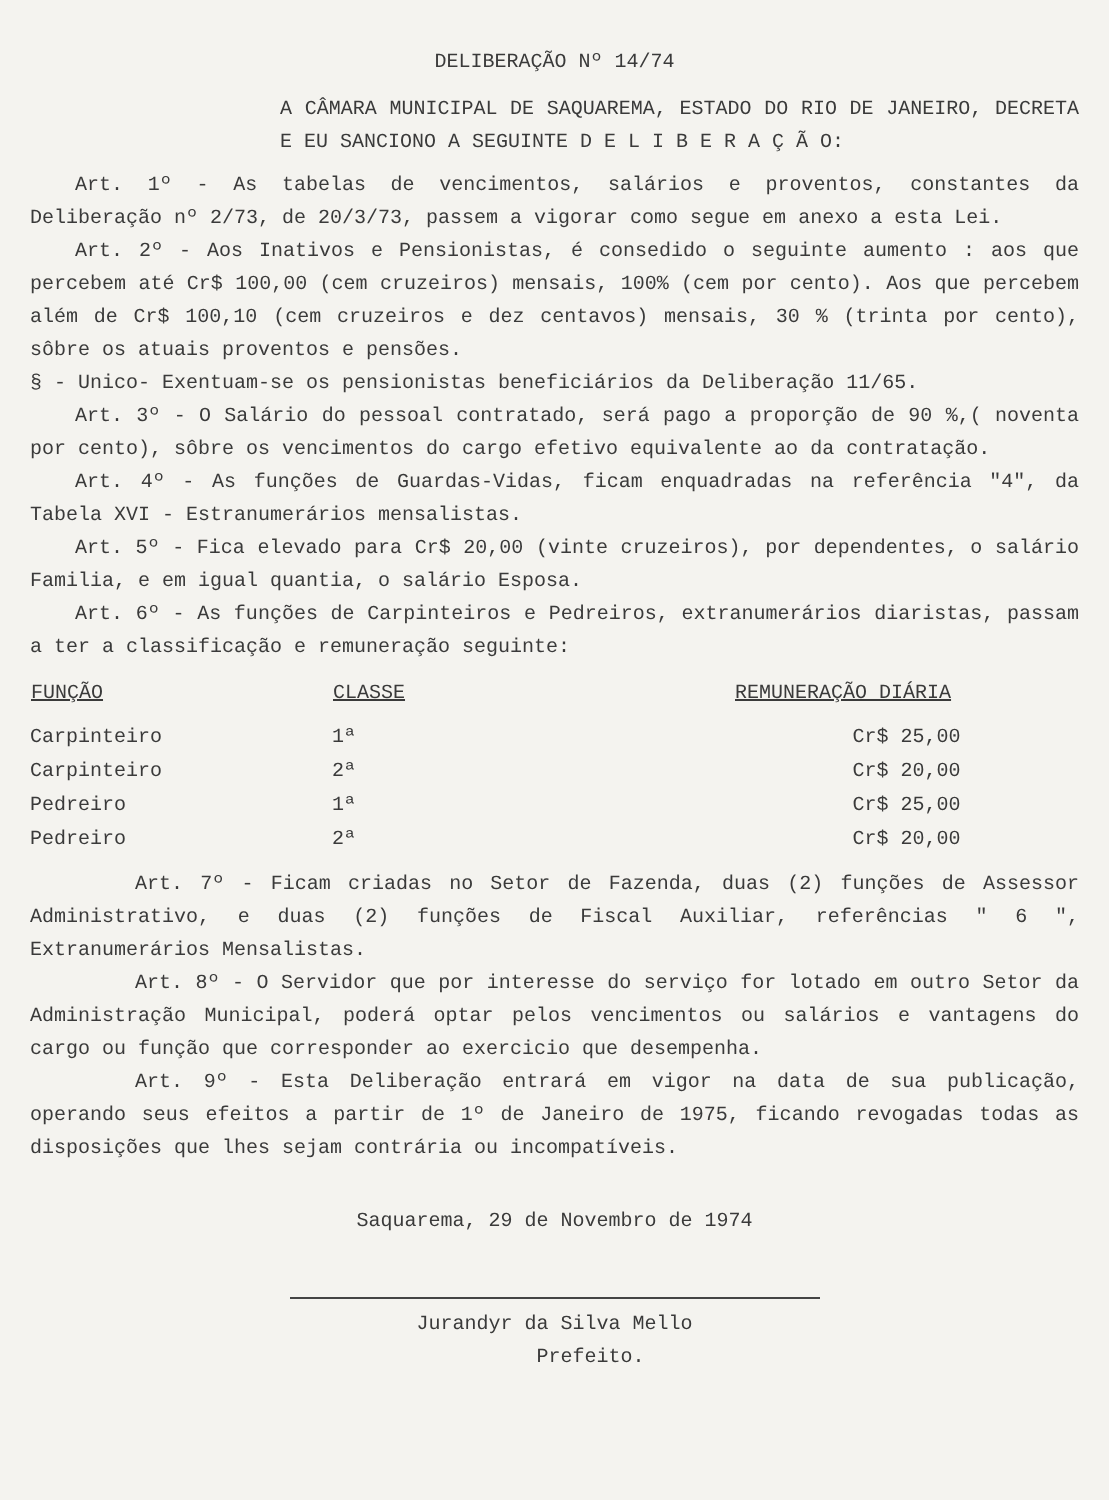DELIBERAÇÃO Nº 14/74
A CÂMARA MUNICIPAL DE SAQUAREMA, ESTADO DO RIO DE JANEIRO, DECRETA E EU SANCIONO A SEGUINTE D E L I B E R A Ç Ã O:
Art. 1º - As tabelas de vencimentos, salários e proventos, constantes da Deliberação nº 2/73, de 20/3/73, passem a vigorar como segue em anexo a esta Lei.
Art. 2º - Aos Inativos e Pensionistas, é consedido o seguinte aumento : aos que percebem até Cr$ 100,00 (cem cruzeiros) mensais, 100% (cem por cento). Aos que percebem além de Cr$ 100,10 (cem cruzeiros e dez centavos) mensais, 30 % (trinta por cento), sôbre os atuais proventos e pensões.
§ - Unico- Exentuam-se os pensionistas beneficiários da Deliberação 11/65.
Art. 3º - O Salário do pessoal contratado, será pago a proporção de 90 %,( noventa por cento), sôbre os vencimentos do cargo efetivo equivalente ao da contratação.
Art. 4º - As funções de Guardas-Vidas, ficam enquadradas na referência "4", da Tabela XVI - Estranumerários mensalistas.
Art. 5º - Fica elevado para Cr$ 20,00 (vinte cruzeiros), por dependentes, o salário Familia, e em igual quantia, o salário Esposa.
Art. 6º - As funções de Carpinteiros e Pedreiros, extranumerários diaristas, passam a ter a classificação e remuneração seguinte:
| FUNÇÃO | CLASSE | REMUNERAÇÃO DIÁRIA |
| --- | --- | --- |
| Carpinteiro | 1ª | Cr$ 25,00 |
| Carpinteiro | 2ª | Cr$ 20,00 |
| Pedreiro | 1ª | Cr$ 25,00 |
| Pedreiro | 2ª | Cr$ 20,00 |
Art. 7º - Ficam criadas no Setor de Fazenda, duas (2) funções de Assessor Administrativo, e duas (2) funções de Fiscal Auxiliar, referências " 6 ", Extranumerários Mensalistas.
Art. 8º - O Servidor que por interesse do serviço for lotado em outro Setor da Administração Municipal, poderá optar pelos vencimentos ou salários e vantagens do cargo ou função que corresponder ao exercicio que desempenha.
Art. 9º - Esta Deliberação entrará em vigor na data de sua publicação, operando seus efeitos a partir de 1º de Janeiro de 1975, ficando revogadas todas as disposições que lhes sejam contrária ou incompatíveis.
Saquarema, 29 de Novembro de 1974
Jurandyr da Silva Mello
Prefeito.